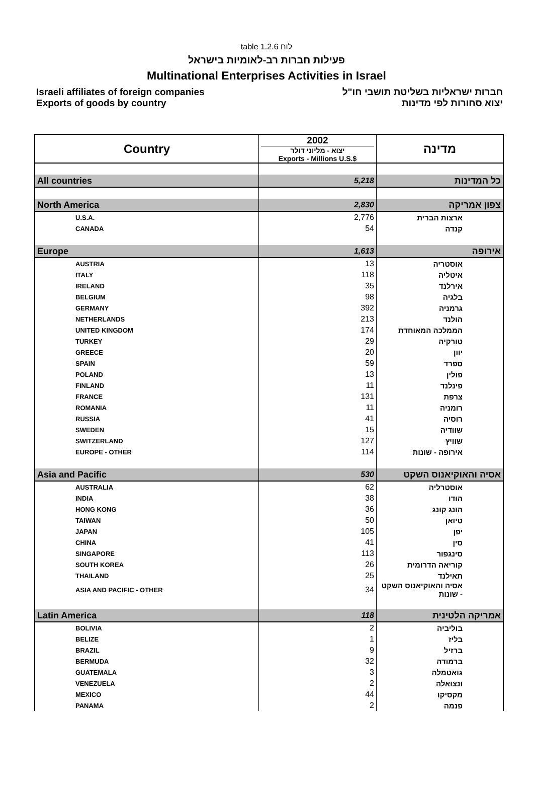table 1.2.6 לוח
פעילות חברות רב-לאומיות בישראל
Multinational Enterprises Activities in Israel
Israeli affiliates of foreign companies
Exports of goods by country
חברות ישראליות בשליטת תושבי חו"ל
יצוא סחורות לפי מדינות
| Country | 2002 יצוא - מליוני דולר Exports - Millions U.S.$ | מדינה |
| All countries | 5,218 | כל המדינות |
| North America | 2,830 | צפון אמריקה |
| U.S.A. | 2,776 | ארצות הברית |
| CANADA | 54 | קנדה |
| Europe | 1,613 | אירופה |
| AUSTRIA | 13 | אוסטריה |
| ITALY | 118 | איטליה |
| IRELAND | 35 | אירלנד |
| BELGIUM | 98 | בלגיה |
| GERMANY | 392 | גרמניה |
| NETHERLANDS | 213 | הולנד |
| UNITED KINGDOM | 174 | הממלכה המאוחדת |
| TURKEY | 29 | טורקיה |
| GREECE | 20 | יוון |
| SPAIN | 59 | ספרד |
| POLAND | 13 | פולין |
| FINLAND | 11 | פינלנד |
| FRANCE | 131 | צרפת |
| ROMANIA | 11 | רומניה |
| RUSSIA | 41 | רוסיה |
| SWEDEN | 15 | שוודיה |
| SWITZERLAND | 127 | שוויץ |
| EUROPE - OTHER | 114 | אירופה - שונות |
| Asia and Pacific | 530 | אסיה והאוקיאנוס השקט |
| AUSTRALIA | 62 | אוסטרליה |
| INDIA | 38 | הודו |
| HONG KONG | 36 | הונג קונג |
| TAIWAN | 50 | טיואן |
| JAPAN | 105 | יפן |
| CHINA | 41 | סין |
| SINGAPORE | 113 | סינגפור |
| SOUTH KOREA | 26 | קוריאה הדרומית |
| THAILAND | 25 | תאילנד |
| ASIA AND PACIFIC - OTHER | 34 | אסיה והאוקיאנוס השקט - שונות |
| Latin America | 118 | אמריקה הלטינית |
| BOLIVIA | 2 | בוליביה |
| BELIZE | 1 | בליז |
| BRAZIL | 9 | ברזיל |
| BERMUDA | 32 | ברמודה |
| GUATEMALA | 3 | גואטמלה |
| VENEZUELA | 2 | ונצואלה |
| MEXICO | 44 | מקסיקו |
| PANAMA | 2 | פנמה |